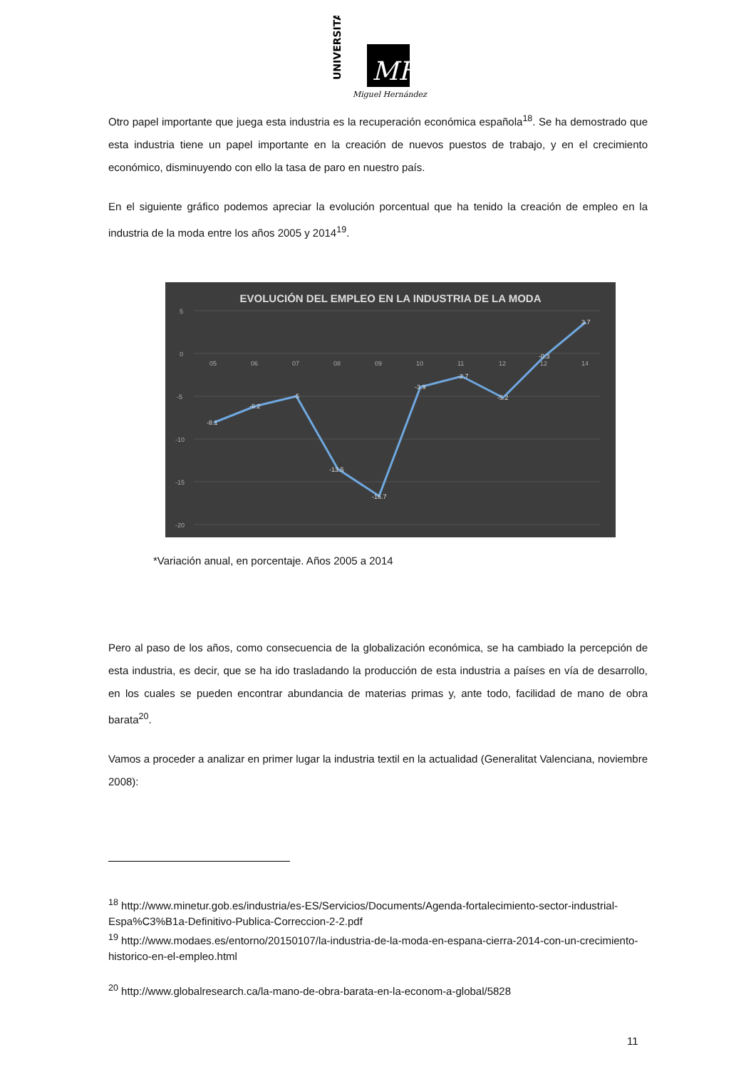UNIVERSITAS
MH
Miguel Hernández
Otro papel importante que juega esta industria es la recuperación económica española<sup>18</sup>. Se ha demostrado que esta industria tiene un papel importante en la creación de nuevos puestos de trabajo, y en el crecimiento económico, disminuyendo con ello la tasa de paro en nuestro país.
En el siguiente gráfico podemos apreciar la evolución porcentual que ha tenido la creación de empleo en la industria de la moda entre los años 2005 y 2014<sup>19</sup>.
EVOLUCIÓN DEL EMPLEO EN LA INDUSTRIA DE LA MODA
5
0
-5
-10
-15
-20
05
06
07
08
09
10
11
12
12
14
-8.1
-6.2
-5
-13.5
-16.7
-3.9
-2.7
-5.2
-0.3
3.7
*Variación anual, en porcentaje. Años 2005 a 2014
Pero al paso de los años, como consecuencia de la globalización económica, se ha cambiado la percepción de esta industria, es decir, que se ha ido trasladando la producción de esta industria a países en vía de desarrollo, en los cuales se pueden encontrar abundancia de materias primas y, ante todo, facilidad de mano de obra barata<sup>20</sup>.
Vamos a proceder a analizar en primer lugar la industria textil en la actualidad (Generalitat Valenciana, noviembre 2008):
<sup>18</sup> http://www.minetur.gob.es/industria/es-ES/Servicios/Documents/Agenda-fortalecimiento-sector-industrial-Espa%C3%B1a-Definitivo-Publica-Correccion-2-2.pdf
<sup>19</sup> http://www.modaes.es/entorno/20150107/la-industria-de-la-moda-en-espana-cierra-2014-con-un-crecimiento-historico-en-el-empleo.html
<sup>20</sup> http://www.globalresearch.ca/la-mano-de-obra-barata-en-la-econom-a-global/5828
11